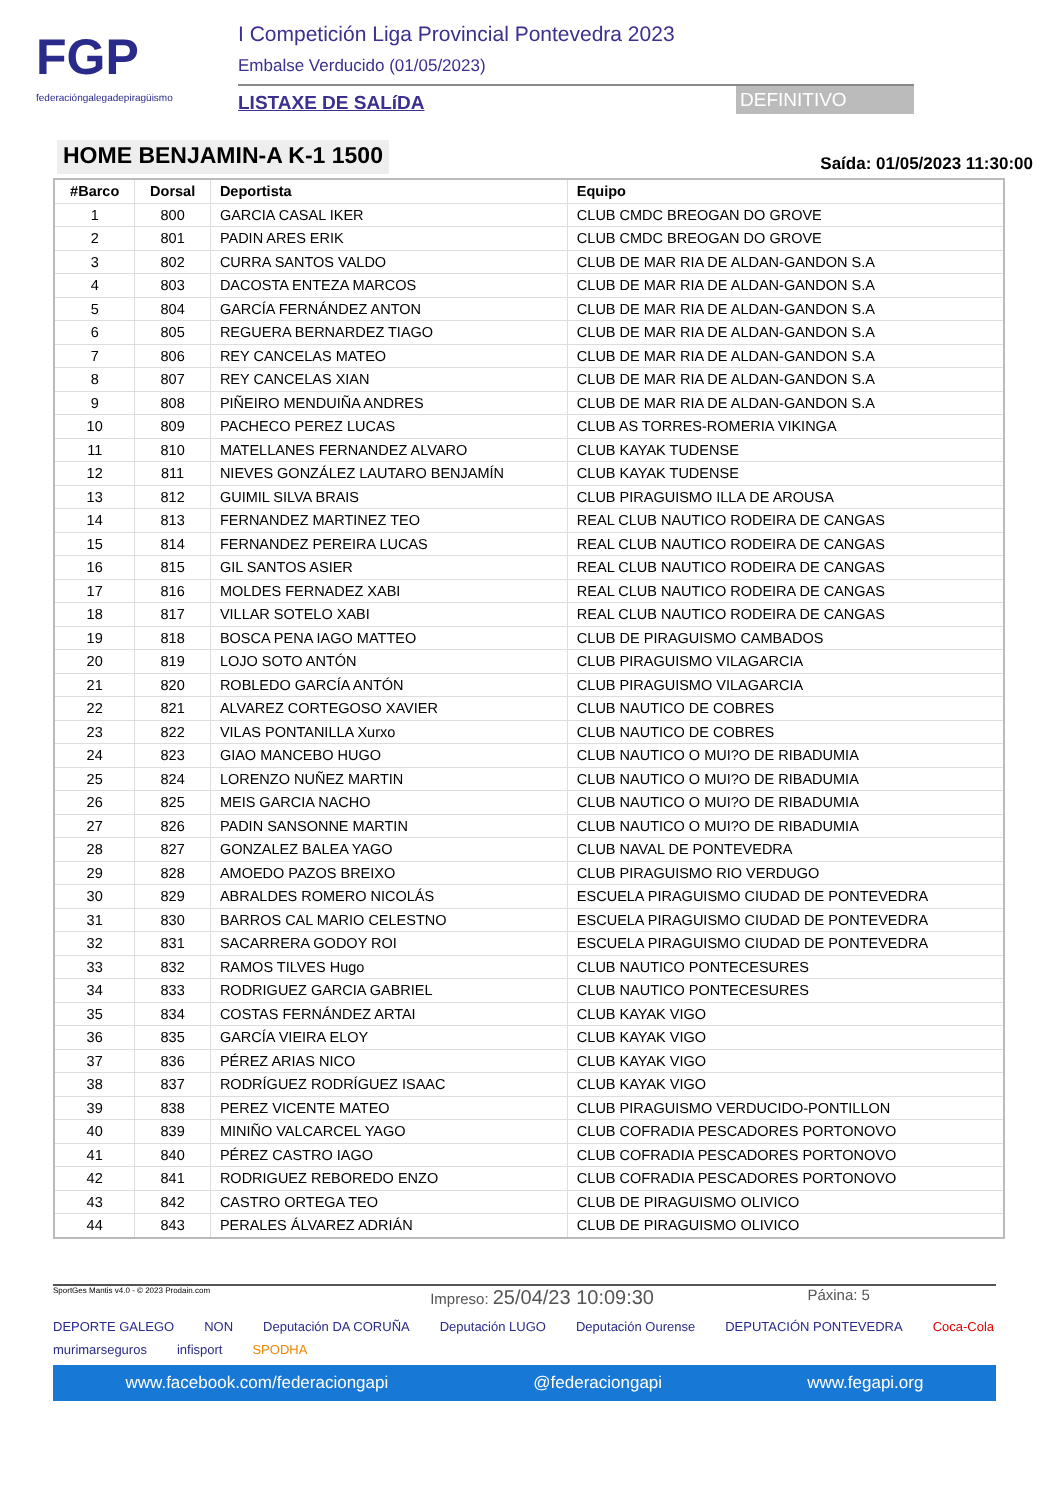FGP
federacióngalegadepiragüismo
I Competición Liga Provincial Pontevedra 2023
Embalse Verducido (01/05/2023)
LISTAXE DE SALíDA DEFINITIVO
HOME BENJAMIN-A K-1 1500
Saída: 01/05/2023 11:30:00
| #Barco | Dorsal | Deportista | Equipo |
| --- | --- | --- | --- |
| 1 | 800 | GARCIA CASAL IKER | CLUB CMDC BREOGAN DO GROVE |
| 2 | 801 | PADIN ARES ERIK | CLUB CMDC BREOGAN DO GROVE |
| 3 | 802 | CURRA SANTOS VALDO | CLUB DE MAR RIA DE ALDAN-GANDON S.A |
| 4 | 803 | DACOSTA ENTEZA MARCOS | CLUB DE MAR RIA DE ALDAN-GANDON S.A |
| 5 | 804 | GARCÍA FERNÁNDEZ ANTON | CLUB DE MAR RIA DE ALDAN-GANDON S.A |
| 6 | 805 | REGUERA BERNARDEZ TIAGO | CLUB DE MAR RIA DE ALDAN-GANDON S.A |
| 7 | 806 | REY CANCELAS MATEO | CLUB DE MAR RIA DE ALDAN-GANDON S.A |
| 8 | 807 | REY CANCELAS XIAN | CLUB DE MAR RIA DE ALDAN-GANDON S.A |
| 9 | 808 | PIÑEIRO MENDUIÑA ANDRES | CLUB DE MAR RIA DE ALDAN-GANDON S.A |
| 10 | 809 | PACHECO PEREZ LUCAS | CLUB AS TORRES-ROMERIA VIKINGA |
| 11 | 810 | MATELLANES FERNANDEZ ALVARO | CLUB KAYAK TUDENSE |
| 12 | 811 | NIEVES GONZÁLEZ LAUTARO BENJAMÍN | CLUB KAYAK TUDENSE |
| 13 | 812 | GUIMIL SILVA BRAIS | CLUB PIRAGUISMO ILLA DE AROUSA |
| 14 | 813 | FERNANDEZ MARTINEZ TEO | REAL CLUB NAUTICO RODEIRA DE CANGAS |
| 15 | 814 | FERNANDEZ PEREIRA LUCAS | REAL CLUB NAUTICO RODEIRA DE CANGAS |
| 16 | 815 | GIL SANTOS ASIER | REAL CLUB NAUTICO RODEIRA DE CANGAS |
| 17 | 816 | MOLDES FERNADEZ XABI | REAL CLUB NAUTICO RODEIRA DE CANGAS |
| 18 | 817 | VILLAR SOTELO XABI | REAL CLUB NAUTICO RODEIRA DE CANGAS |
| 19 | 818 | BOSCA PENA IAGO MATTEO | CLUB DE PIRAGUISMO CAMBADOS |
| 20 | 819 | LOJO SOTO ANTÓN | CLUB PIRAGUISMO VILAGARCIA |
| 21 | 820 | ROBLEDO GARCÍA ANTÓN | CLUB PIRAGUISMO VILAGARCIA |
| 22 | 821 | ALVAREZ CORTEGOSO XAVIER | CLUB NAUTICO DE COBRES |
| 23 | 822 | VILAS PONTANILLA Xurxo | CLUB NAUTICO DE COBRES |
| 24 | 823 | GIAO MANCEBO HUGO | CLUB NAUTICO O MUI?O DE RIBADUMIA |
| 25 | 824 | LORENZO NUÑEZ MARTIN | CLUB NAUTICO O MUI?O DE RIBADUMIA |
| 26 | 825 | MEIS GARCIA NACHO | CLUB NAUTICO O MUI?O DE RIBADUMIA |
| 27 | 826 | PADIN SANSONNE MARTIN | CLUB NAUTICO O MUI?O DE RIBADUMIA |
| 28 | 827 | GONZALEZ BALEA YAGO | CLUB NAVAL DE PONTEVEDRA |
| 29 | 828 | AMOEDO PAZOS BREIXO | CLUB PIRAGUISMO RIO VERDUGO |
| 30 | 829 | ABRALDES ROMERO NICOLÁS | ESCUELA PIRAGUISMO CIUDAD DE PONTEVEDRA |
| 31 | 830 | BARROS CAL MARIO CELESTNO | ESCUELA PIRAGUISMO CIUDAD DE PONTEVEDRA |
| 32 | 831 | SACARRERA GODOY ROI | ESCUELA PIRAGUISMO CIUDAD DE PONTEVEDRA |
| 33 | 832 | RAMOS TILVES Hugo | CLUB NAUTICO PONTECESURES |
| 34 | 833 | RODRIGUEZ GARCIA GABRIEL | CLUB NAUTICO PONTECESURES |
| 35 | 834 | COSTAS FERNÁNDEZ ARTAI | CLUB KAYAK VIGO |
| 36 | 835 | GARCÍA VIEIRA ELOY | CLUB KAYAK VIGO |
| 37 | 836 | PÉREZ ARIAS NICO | CLUB KAYAK VIGO |
| 38 | 837 | RODRÍGUEZ RODRÍGUEZ ISAAC | CLUB KAYAK VIGO |
| 39 | 838 | PEREZ VICENTE MATEO | CLUB PIRAGUISMO VERDUCIDO-PONTILLON |
| 40 | 839 | MINIÑO VALCARCEL YAGO | CLUB COFRADIA PESCADORES PORTONOVO |
| 41 | 840 | PÉREZ CASTRO IAGO | CLUB COFRADIA PESCADORES PORTONOVO |
| 42 | 841 | RODRIGUEZ REBOREDO ENZO | CLUB COFRADIA PESCADORES PORTONOVO |
| 43 | 842 | CASTRO ORTEGA TEO | CLUB DE PIRAGUISMO OLIVICO |
| 44 | 843 | PERALES ÁLVAREZ ADRIÁN | CLUB DE PIRAGUISMO OLIVICO |
SportGes Mantis v4.0 - © 2023 Prodain.com Impreso: 25/04/23 10:09:30 Páxina: 5
DEPORTE GALEGO NON Deputación DA CORUÑA Deputación LUGO Deputación Ourense DEPUTACIÓN PONTEVEDRA Coca-Cola murimarseguros infisport SPODHA
www.facebook.com/federaciongapi @federaciongapi www.fegapi.org